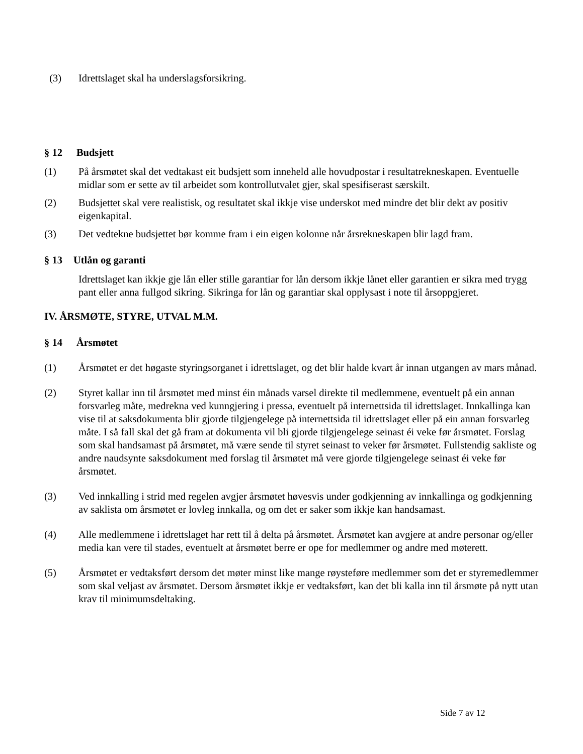(3) Idrettslaget skal ha underslagsforsikring.
§ 12 Budsjett
(1) På årsmøtet skal det vedtakast eit budsjett som inneheld alle hovudpostar i resultatrekneskapen. Eventuelle midlar som er sette av til arbeidet som kontrollutvalet gjer, skal spesifiserast særskilt.
(2) Budsjettet skal vere realistisk, og resultatet skal ikkje vise underskot med mindre det blir dekt av positiv eigenkapital.
(3) Det vedtekne budsjettet bør komme fram i ein eigen kolonne når årsrekneskapen blir lagd fram.
§ 13 Utlån og garanti
Idrettslaget kan ikkje gje lån eller stille garantiar for lån dersom ikkje lånet eller garantien er sikra med trygg pant eller anna fullgod sikring. Sikringa for lån og garantiar skal opplysast i note til årsoppgjeret.
IV. ÅRSMØTE, STYRE, UTVAL M.M.
§ 14 Årsmøtet
(1) Årsmøtet er det høgaste styringsorganet i idrettslaget, og det blir halde kvart år innan utgangen av mars månad.
(2) Styret kallar inn til årsmøtet med minst éin månads varsel direkte til medlemmene, eventuelt på ein annan forsvarleg måte, medrekna ved kunngjering i pressa, eventuelt på internettsida til idrettslaget. Innkallinga kan vise til at saksdokumenta blir gjorde tilgjengelege på internettsida til idrettslaget eller på ein annan forsvarleg måte. I så fall skal det gå fram at dokumenta vil bli gjorde tilgjengelege seinast éi veke før årsmøtet. Forslag som skal handsamast på årsmøtet, må være sende til styret seinast to veker før årsmøtet. Fullstendig sakliste og andre naudsynte saksdokument med forslag til årsmøtet må vere gjorde tilgjengelege seinast éi veke før årsmøtet.
(3) Ved innkalling i strid med regelen avgjer årsmøtet høvesvis under godkjenning av innkallinga og godkjenning av saklista om årsmøtet er lovleg innkalla, og om det er saker som ikkje kan handsamast.
(4) Alle medlemmene i idrettslaget har rett til å delta på årsmøtet. Årsmøtet kan avgjere at andre personar og/eller media kan vere til stades, eventuelt at årsmøtet berre er ope for medlemmer og andre med møterett.
(5) Årsmøtet er vedtaksført dersom det møter minst like mange røysteføre medlemmer som det er styremedlemmer som skal veljast av årsmøtet. Dersom årsmøtet ikkje er vedtaksført, kan det bli kalla inn til årsmøte på nytt utan krav til minimumsdeltaking.
Side 7 av 12